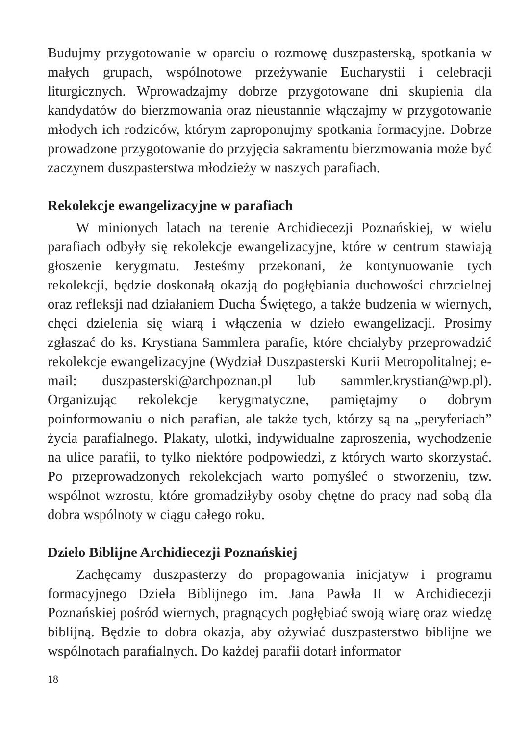Budujmy przygotowanie w oparciu o rozmowę duszpasterską, spotkania w małych grupach, wspólnotowe przeżywanie Eucharystii i celebracji liturgicznych. Wprowadzajmy dobrze przygotowane dni skupienia dla kandydatów do bierzmowania oraz nieustannie włączajmy w przygotowanie młodych ich rodziców, którym zaproponujmy spotkania formacyjne. Dobrze prowadzone przygotowanie do przyjęcia sakramentu bierzmowania może być zaczynem duszpasterstwa młodzieży w naszych parafiach.
Rekolekcje ewangelizacyjne w parafiach
W minionych latach na terenie Archidiecezji Poznańskiej, w wielu parafiach odbyły się rekolekcje ewangelizacyjne, które w centrum stawiają głoszenie kerygmatu. Jesteśmy przekonani, że kontynuowanie tych rekolekcji, będzie doskonałą okazją do pogłębiania duchowości chrzcielnej oraz refleksji nad działaniem Ducha Świętego, a także budzenia w wiernych, chęci dzielenia się wiarą i włączenia w dzieło ewangelizacji. Prosimy zgłaszać do ks. Krystiana Sammlera parafie, które chciałyby przeprowadzić rekolekcje ewangelizacyjne (Wydział Duszpasterski Kurii Metropolitalnej; e-mail: duszpasterski@archpoznan.pl lub sammler.krystian@wp.pl). Organizując rekolekcje kerygmatyczne, pamiętajmy o dobrym poinformowaniu o nich parafian, ale także tych, którzy są na „peryferiach” życia parafialnego. Plakaty, ulotki, indywidualne zaproszenia, wychodzenie na ulice parafii, to tylko niektóre podpowiedzi, z których warto skorzystać. Po przeprowadzonych rekolekcjach warto pomyśleć o stworzeniu, tzw. wspólnot wzrostu, które gromadziłyby osoby chętne do pracy nad sobą dla dobra wspólnoty w ciągu całego roku.
Dzieło Biblijne Archidiecezji Poznańskiej
Zachęcamy duszpasterzy do propagowania inicjatyw i programu formacyjnego Dzieła Biblijnego im. Jana Pawła II w Archidiecezji Poznańskiej pośród wiernych, pragnących pogłębiać swoją wiarę oraz wiedzę biblijną. Będzie to dobra okazja, aby ożywiać duszpasterstwo biblijne we wspólnotach parafialnych. Do każdej parafii dotarł informator
18